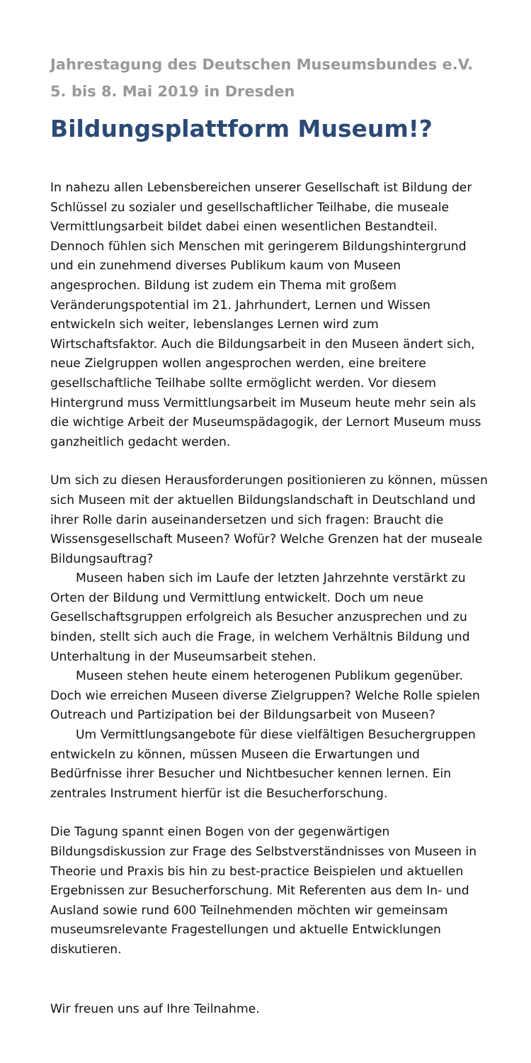Jahrestagung des Deutschen Museumsbundes e.V.
5. bis 8. Mai 2019 in Dresden
Bildungsplattform Museum!?
In nahezu allen Lebensbereichen unserer Gesellschaft ist Bildung der Schlüssel zu sozialer und gesellschaftlicher Teilhabe, die museale Vermittlungsarbeit bildet dabei einen wesentlichen Bestandteil. Dennoch fühlen sich Menschen mit geringerem Bildungshintergrund und ein zunehmend diverses Publikum kaum von Museen angesprochen. Bildung ist zudem ein Thema mit großem Veränderungspotential im 21. Jahrhundert, Lernen und Wissen entwickeln sich weiter, lebenslanges Lernen wird zum Wirtschaftsfaktor. Auch die Bildungsarbeit in den Museen ändert sich, neue Zielgruppen wollen angesprochen werden, eine breitere gesellschaftliche Teilhabe sollte ermöglicht werden. Vor diesem Hintergrund muss Vermittlungsarbeit im Museum heute mehr sein als die wichtige Arbeit der Museumspädagogik, der Lernort Museum muss ganzheitlich gedacht werden.
Um sich zu diesen Herausforderungen positionieren zu können, müssen sich Museen mit der aktuellen Bildungslandschaft in Deutschland und ihrer Rolle darin auseinandersetzen und sich fragen: Braucht die Wissensgesellschaft Museen? Wofür? Welche Grenzen hat der museale Bildungsauftrag?
Museen haben sich im Laufe der letzten Jahrzehnte verstärkt zu Orten der Bildung und Vermittlung entwickelt. Doch um neue Gesellschaftsgruppen erfolgreich als Besucher anzusprechen und zu binden, stellt sich auch die Frage, in welchem Verhältnis Bildung und Unterhaltung in der Museumsarbeit stehen.
Museen stehen heute einem heterogenen Publikum gegenüber. Doch wie erreichen Museen diverse Zielgruppen? Welche Rolle spielen Outreach und Partizipation bei der Bildungsarbeit von Museen?
Um Vermittlungsangebote für diese vielfältigen Besuchergruppen entwickeln zu können, müssen Museen die Erwartungen und Bedürfnisse ihrer Besucher und Nichtbesucher kennen lernen. Ein zentrales Instrument hierfür ist die Besucherforschung.
Die Tagung spannt einen Bogen von der gegenwärtigen Bildungsdiskussion zur Frage des Selbstverständnisses von Museen in Theorie und Praxis bis hin zu best-practice Beispielen und aktuellen Ergebnissen zur Besucherforschung. Mit Referenten aus dem In- und Ausland sowie rund 600 Teilnehmenden möchten wir gemeinsam museumsrelevante Fragestellungen und aktuelle Entwicklungen diskutieren.
Wir freuen uns auf Ihre Teilnahme.